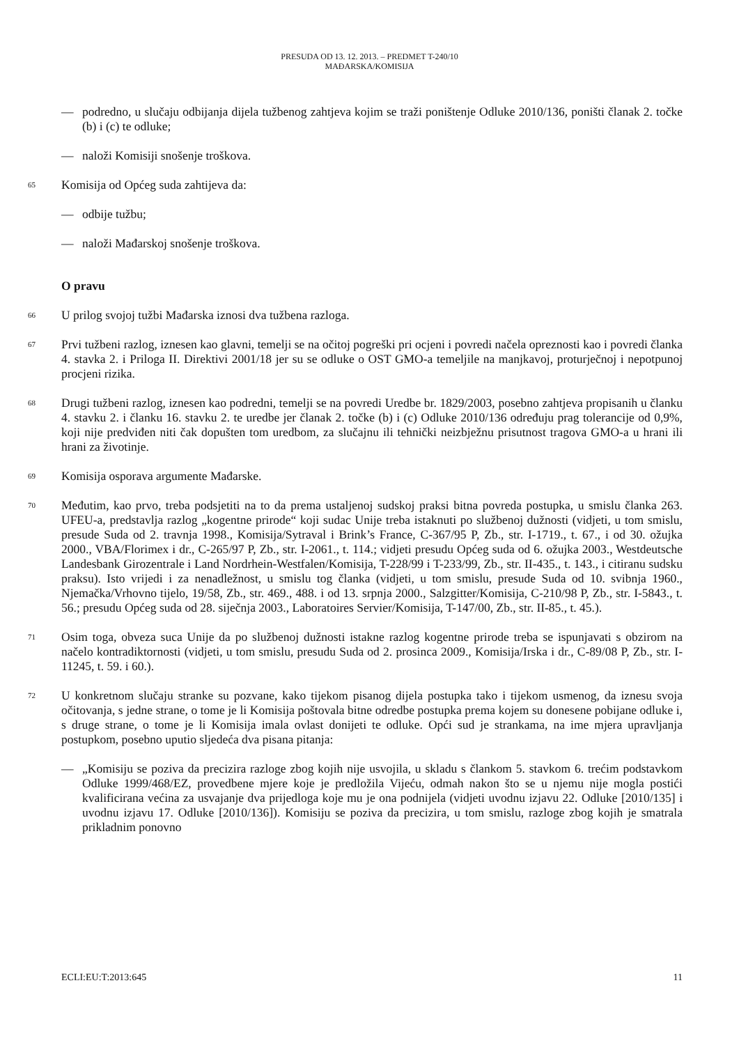PRESUDA OD 13. 12. 2013. – PREDMET T-240/10
MAĐARSKA/KOMISIJA
— podredno, u slučaju odbijanja dijela tužbenog zahtjeva kojim se traži poništenje Odluke 2010/136, poništi članak 2. točke (b) i (c) te odluke;
— naloži Komisiji snošenje troškova.
65
Komisija od Općeg suda zahtijeva da:
— odbije tužbu;
— naloži Mađarskoj snošenje troškova.
O pravu
66
U prilog svojoj tužbi Mađarska iznosi dva tužbena razloga.
67
Prvi tužbeni razlog, iznesen kao glavni, temelji se na očitoj pogreški pri ocjeni i povredi načela opreznosti kao i povredi članka 4. stavka 2. i Priloga II. Direktivi 2001/18 jer su se odluke o OST GMO-a temeljile na manjkavoj, proturječnoj i nepotpunoj procjeni rizika.
68
Drugi tužbeni razlog, iznesen kao podredni, temelji se na povredi Uredbe br. 1829/2003, posebno zahtjeva propisanih u članku 4. stavku 2. i članku 16. stavku 2. te uredbe jer članak 2. točke (b) i (c) Odluke 2010/136 određuju prag tolerancije od 0,9%, koji nije predviđen niti čak dopušten tom uredbom, za slučajnu ili tehnički neizbježnu prisutnost tragova GMO-a u hrani ili hrani za životinje.
69
Komisija osporava argumente Mađarske.
70
Međutim, kao prvo, treba podsjetiti na to da prema ustaljenoj sudskoj praksi bitna povreda postupka, u smislu članka 263. UFEU-a, predstavlja razlog „kogentne prirode“ koji sudac Unije treba istaknuti po službenoj dužnosti (vidjeti, u tom smislu, presude Suda od 2. travnja 1998., Komisija/Sytraval i Brink’s France, C-367/95 P, Zb., str. I-1719., t. 67., i od 30. ožujka 2000., VBA/Florimex i dr., C-265/97 P, Zb., str. I-2061., t. 114.; vidjeti presudu Općeg suda od 6. ožujka 2003., Westdeutsche Landesbank Girozentrale i Land Nordrhein-Westfalen/Komisija, T-228/99 i T-233/99, Zb., str. II-435., t. 143., i citiranu sudsku praksu). Isto vrijedi i za nenadležnost, u smislu tog članka (vidjeti, u tom smislu, presude Suda od 10. svibnja 1960., Njemačka/Vrhovno tijelo, 19/58, Zb., str. 469., 488. i od 13. srpnja 2000., Salzgitter/Komisija, C-210/98 P, Zb., str. I-5843., t. 56.; presudu Općeg suda od 28. siječnja 2003., Laboratoires Servier/Komisija, T-147/00, Zb., str. II-85., t. 45.).
71
Osim toga, obveza suca Unije da po službenoj dužnosti istakne razlog kogentne prirode treba se ispunjavati s obzirom na načelo kontradiktornosti (vidjeti, u tom smislu, presudu Suda od 2. prosinca 2009., Komisija/Irska i dr., C-89/08 P, Zb., str. I-11245, t. 59. i 60.).
72
U konkretnom slučaju stranke su pozvane, kako tijekom pisanog dijela postupka tako i tijekom usmenog, da iznesu svoja očitovanja, s jedne strane, o tome je li Komisija poštovala bitne odredbe postupka prema kojem su donesene pobijane odluke i, s druge strane, o tome je li Komisija imala ovlast donijeti te odluke. Opći sud je strankama, na ime mjera upravljanja postupkom, posebno uputio sljedeća dva pisana pitanja:
— „Komisiju se poziva da precizira razloge zbog kojih nije usvojila, u skladu s člankom 5. stavkom 6. trećim podstavkom Odluke 1999/468/EZ, provedbene mjere koje je predložila Vijeću, odmah nakon što se u njemu nije mogla postići kvalificirana većina za usvajanje dva prijedloga koje mu je ona podnijela (vidjeti uvodnu izjavu 22. Odluke [2010/135] i uvodnu izjavu 17. Odluke [2010/136]). Komisiju se poziva da precizira, u tom smislu, razloge zbog kojih je smatrala prikladnim ponovno
ECLI:EU:T:2013:645 11